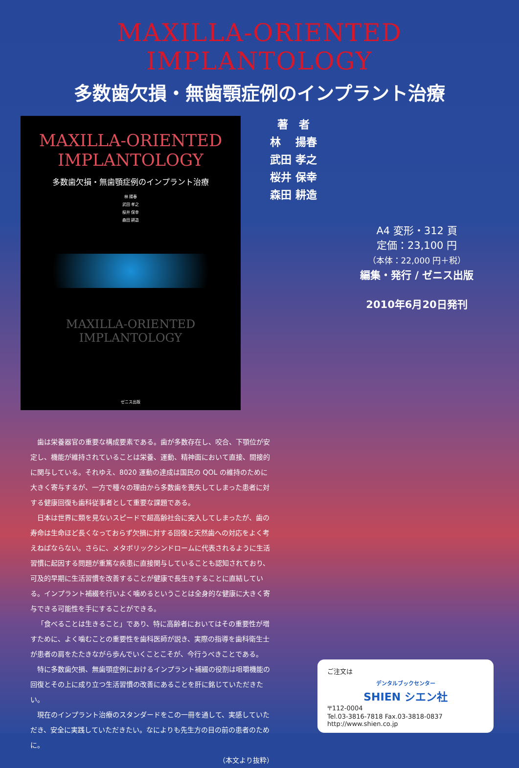MAXILLA-ORIENTED IMPLANTOLOGY
多数歯欠損・無歯顎症例のインプラント治療
MAXILLA-ORIENTED
IMPLANTOLOGY
多数歯欠損・無歯顎症例のインプラント治療
林 揚春
武田 孝之
桜井 保幸
森田 耕造
MAXILLA-ORIENTED
IMPLANTOLOGY
ゼニス出版
著　者
林　 揚春
武田 孝之
桜井 保幸
森田 耕造
A4 変形・312 頁
定価：23,100 円
（本体：22,000 円＋税）
編集・発行 / ゼニス出版
2010年6月20日発刊
歯は栄養器官の重要な構成要素である。歯が多数存在し、咬合、下顎位が安定し、機能が維持されていることは栄養、運動、精神面において直接、間接的に関与している。それゆえ、8020 運動の達成は国民の QOL の維持のために大きく寄与するが、一方で種々の理由から多数歯を喪失してしまった患者に対する健康回復も歯科従事者として重要な課題である。
日本は世界に類を見ないスピードで超高齢社会に突入してしまったが、歯の寿命は生命ほど長くなっておらず欠損に対する回復と天然歯への対応をよく考えねばならない。さらに、メタボリックシンドロームに代表されるように生活習慣に起因する問題が重篤な疾患に直接関与していることも認知されており、可及的早期に生活習慣を改善することが健康で長生きすることに直結している。インプラント補綴を行いよく噛めるということは全身的な健康に大きく寄与できる可能性を手にすることができる。
「食べることは生きること」であり、特に高齢者においてはその重要性が増すために、よく噛むことの重要性を歯科医師が説き、実際の指導を歯科衛生士が患者の肩をたたきながら歩んでいくことこそが、今行うべきことである。
特に多数歯欠損、無歯顎症例におけるインプラント補綴の役割は咀嚼機能の回復とその上に成り立つ生活習慣の改善にあることを肝に銘じていただきたい。
現在のインプラント治療のスタンダードをこの一冊を通して、実感していただき、安全に実践していただきたい。なによりも先生方の目の前の患者のために。
（本文より抜粋）
ご注文は
デンタルブックセンター
SHIEN シエン社
〒112-0004
Tel.03-3816-7818 Fax.03-3818-0837
http://www.shien.co.jp